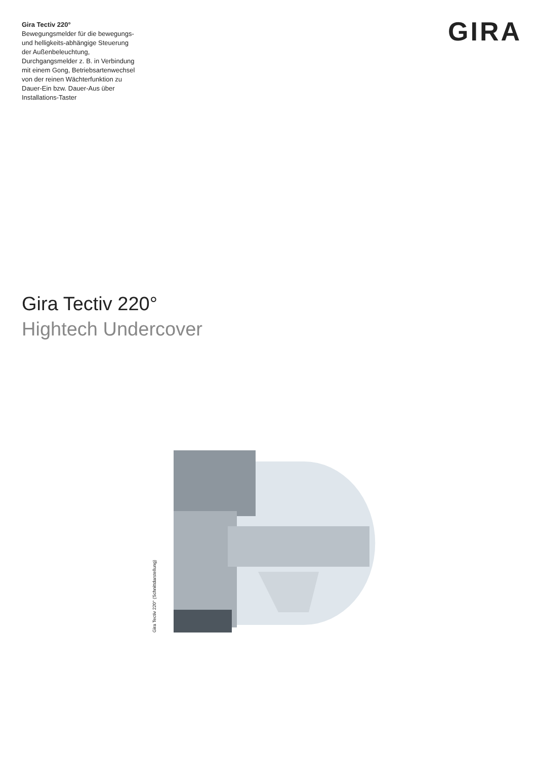Gira Tectiv 220°
Bewegungsmelder für die bewegungs- und helligkeits-abhängige Steuerung der Außenbeleuchtung, Durchgangsmelder z. B. in Verbindung mit einem Gong, Betriebsartenwechsel von der reinen Wächterfunktion zu Dauer-Ein bzw. Dauer-Aus über Installations-Taster
GIRA
Gira Tectiv 220°
Hightech Undercover
Gira Tectiv 220° (Schnittdarstellung)